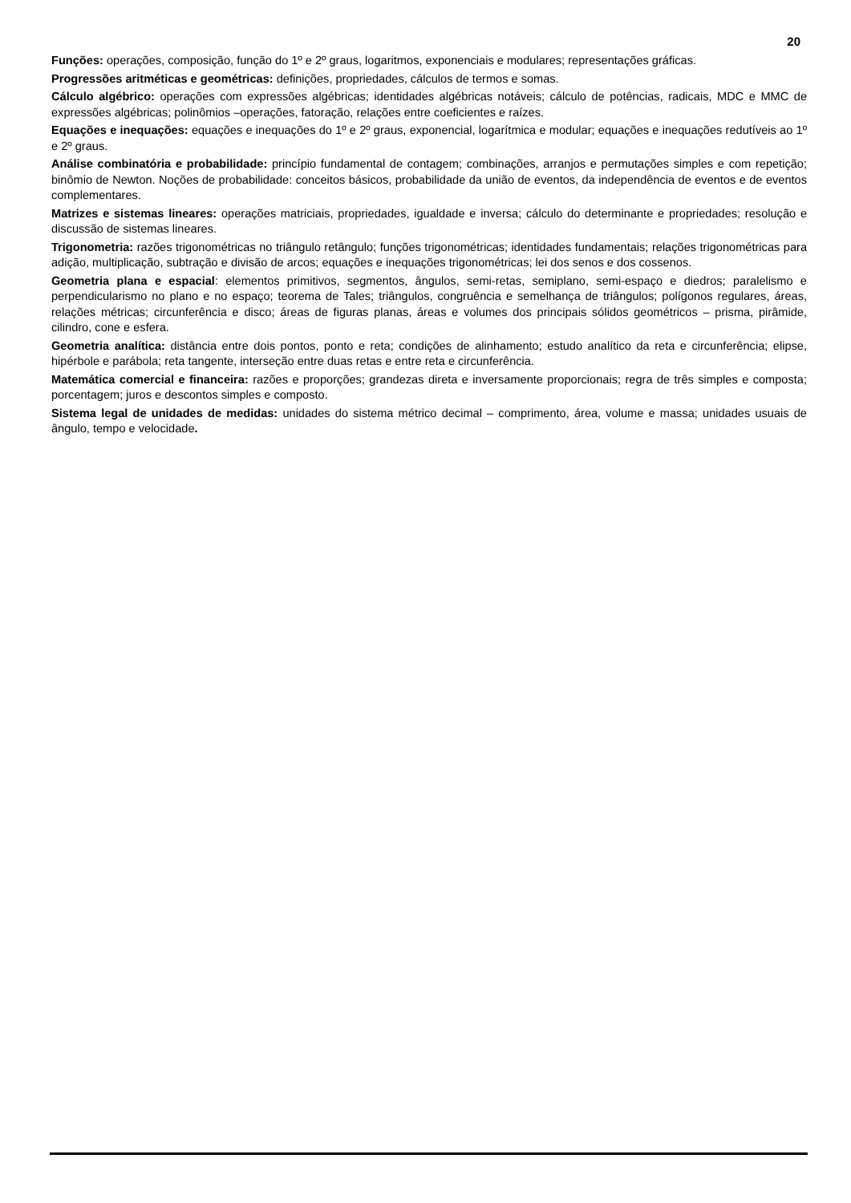20
Funções: operações, composição, função do 1º e 2º graus, logaritmos, exponenciais e modulares; representações gráficas.
Progressões aritméticas e geométricas: definições, propriedades, cálculos de termos e somas.
Cálculo algébrico: operações com expressões algébricas; identidades algébricas notáveis; cálculo de potências, radicais, MDC e MMC de expressões algébricas; polinômios –operações, fatoração, relações entre coeficientes e raízes.
Equações e inequações: equações e inequações do 1º e 2º graus, exponencial, logarítmica e modular; equações e inequações redutíveis ao 1º e 2º graus.
Análise combinatória e probabilidade: princípio fundamental de contagem; combinações, arranjos e permutações simples e com repetição; binômio de Newton. Noções de probabilidade: conceitos básicos, probabilidade da união de eventos, da independência de eventos e de eventos complementares.
Matrizes e sistemas lineares: operações matriciais, propriedades, igualdade e inversa; cálculo do determinante e propriedades; resolução e discussão de sistemas lineares.
Trigonometria: razões trigonométricas no triângulo retângulo; funções trigonométricas; identidades fundamentais; relações trigonométricas para adição, multiplicação, subtração e divisão de arcos; equações e inequações trigonométricas; lei dos senos e dos cossenos.
Geometria plana e espacial: elementos primitivos, segmentos, ângulos, semi-retas, semiplano, semi-espaço e diedros; paralelismo e perpendicularismo no plano e no espaço; teorema de Tales; triângulos, congruência e semelhança de triângulos; polígonos regulares, áreas, relações métricas; circunferência e disco; áreas de figuras planas, áreas e volumes dos principais sólidos geométricos – prisma, pirâmide, cilindro, cone e esfera.
Geometria analítica: distância entre dois pontos, ponto e reta; condições de alinhamento; estudo analítico da reta e circunferência; elipse, hipérbole e parábola; reta tangente, interseção entre duas retas e entre reta e circunferência.
Matemática comercial e financeira: razões e proporções; grandezas direta e inversamente proporcionais; regra de três simples e composta; porcentagem; juros e descontos simples e composto.
Sistema legal de unidades de medidas: unidades do sistema métrico decimal – comprimento, área, volume e massa; unidades usuais de ângulo, tempo e velocidade.